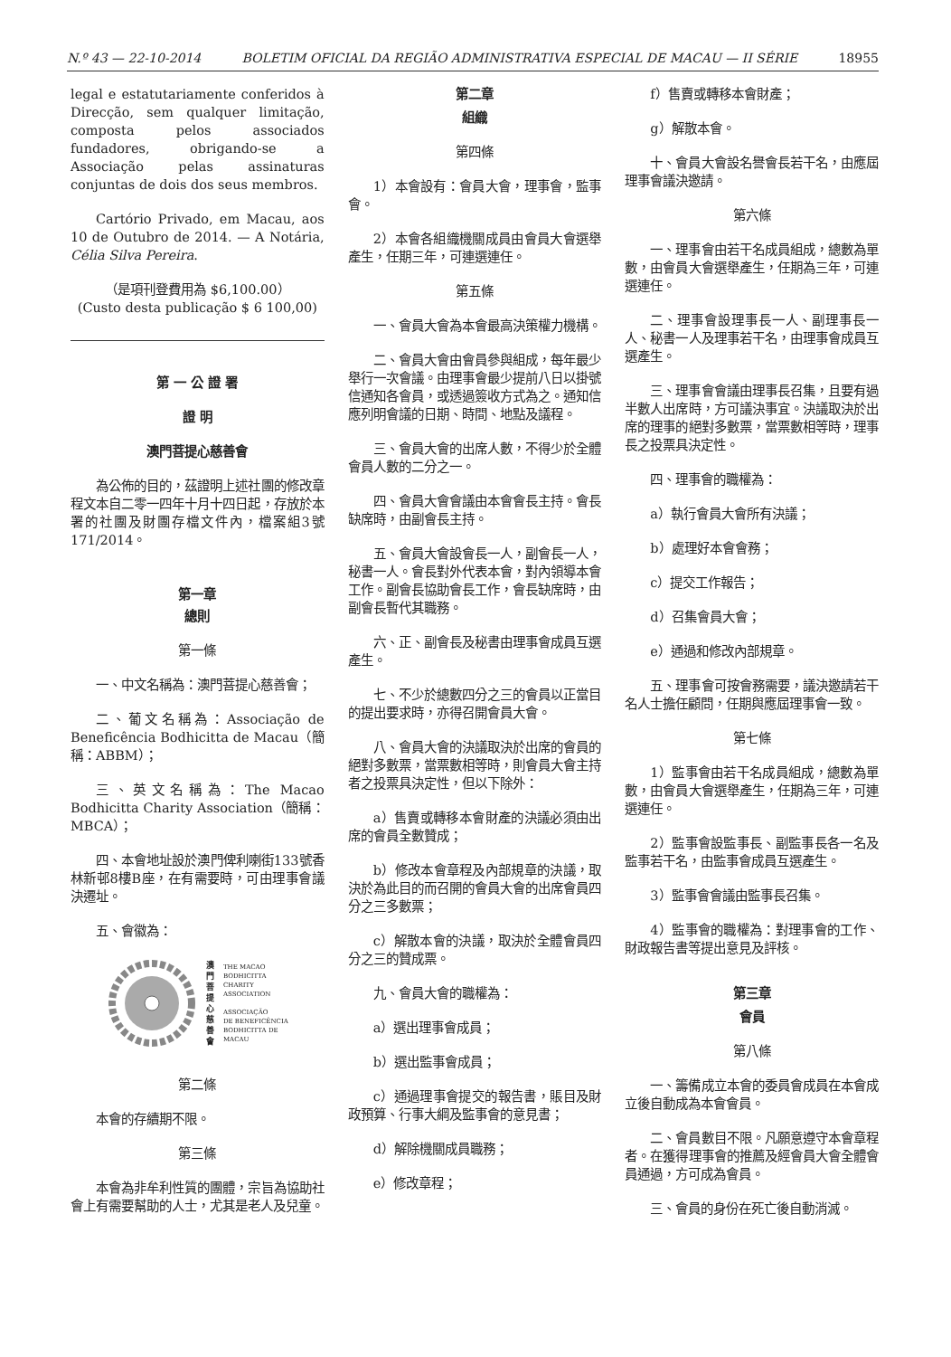N.º 43 — 22-10-2014 BOLETIM OFICIAL DA REGIÃO ADMINISTRATIVA ESPECIAL DE MACAU — II SÉRIE 18955
legal e estatutariamente conferidos à Direcção, sem qualquer limitação, composta pelos associados fundadores, obrigando-se a Associação pelas assinaturas conjuntas de dois dos seus membros.
Cartório Privado, em Macau, aos 10 de Outubro de 2014. — A Notária, Célia Silva Pereira.
（是項刊登費用為 $6,100.00）
(Custo desta publicação $ 6 100,00)
第 一 公 證 署
證 明
澳門菩提心慈善會
為公佈的目的，茲證明上述社團的修改章程文本自二零一四年十月十四日起，存放於本署的社團及財團存檔文件內，檔案組3號171/2014。
第一章
總則
第一條
一、中文名稱為：澳門菩提心慈善會；
二、葡文名稱為：Associação de Beneficência Bodhicitta de Macau（簡稱：ABBM）；
三、英文名稱為：The Macao Bodhicitta Charity Association（簡稱：MBCA）；
四、本會地址設於澳門俾利喇街133號香林新邨8樓B座，在有需要時，可由理事會議決遷址。
五、會徽為：
澳
門
菩
提
心
慈
善
會
THE MACAO
BODHICITTA
CHARITY
ASSOCIATION
ASSOCIAÇÃO
DE BENEFICÊNCIA
BODHICITTA DE
MACAU
第二條
本會的存續期不限。
第三條
本會為非牟利性質的團體，宗旨為協助社會上有需要幫助的人士，尤其是老人及兒童。
第二章
組織
第四條
1）本會設有：會員大會，理事會，監事會。
2）本會各組織機關成員由會員大會選舉產生，任期三年，可連選連任。
第五條
一、會員大會為本會最高決策權力機構。
二、會員大會由會員參與組成，每年最少舉行一次會議。由理事會最少提前八日以掛號信通知各會員，或透過簽收方式為之。通知信應列明會議的日期、時間、地點及議程。
三、會員大會的出席人數，不得少於全體會員人數的二分之一。
四、會員大會會議由本會會長主持。會長缺席時，由副會長主持。
五、會員大會設會長一人，副會長一人，秘書一人。會長對外代表本會，對內領導本會工作。副會長協助會長工作，會長缺席時，由副會長暫代其職務。
六、正、副會長及秘書由理事會成員互選產生。
七、不少於總數四分之三的會員以正當目的提出要求時，亦得召開會員大會。
八、會員大會的決議取決於出席的會員的絕對多數票，當票數相等時，則會員大會主持者之投票具決定性，但以下除外：
a）售賣或轉移本會財產的決議必須由出席的會員全數贊成；
b）修改本會章程及內部規章的決議，取決於為此目的而召開的會員大會的出席會員四分之三多數票；
c）解散本會的決議，取決於全體會員四分之三的贊成票。
九、會員大會的職權為：
a）選出理事會成員；
b）選出監事會成員；
c）通過理事會提交的報告書，賬目及財政預算、行事大綱及監事會的意見書；
d）解除機關成員職務；
e）修改章程；
f）售賣或轉移本會財產；
g）解散本會。
十、會員大會設名譽會長若干名，由應屆理事會議決邀請。
第六條
一、理事會由若干名成員組成，總數為單數，由會員大會選舉產生，任期為三年，可連選連任。
二、理事會設理事長一人、副理事長一人、秘書一人及理事若干名，由理事會成員互選產生。
三、理事會會議由理事長召集，且要有過半數人出席時，方可議決事宜。決議取決於出席的理事的絕對多數票，當票數相等時，理事長之投票具決定性。
四、理事會的職權為：
a）執行會員大會所有決議；
b）處理好本會會務；
c）提交工作報告；
d）召集會員大會；
e）通過和修改內部規章。
五、理事會可按會務需要，議決邀請若干名人士擔任顧問，任期與應屆理事會一致。
第七條
1）監事會由若干名成員組成，總數為單數，由會員大會選舉產生，任期為三年，可連選連任。
2）監事會設監事長、副監事長各一名及監事若干名，由監事會成員互選產生。
3）監事會會議由監事長召集。
4）監事會的職權為：對理事會的工作、財政報告書等提出意見及評核。
第三章
會員
第八條
一、籌備成立本會的委員會成員在本會成立後自動成為本會會員。
二、會員數目不限。凡願意遵守本會章程者。在獲得理事會的推薦及經會員大會全體會員通過，方可成為會員。
三、會員的身份在死亡後自動消滅。